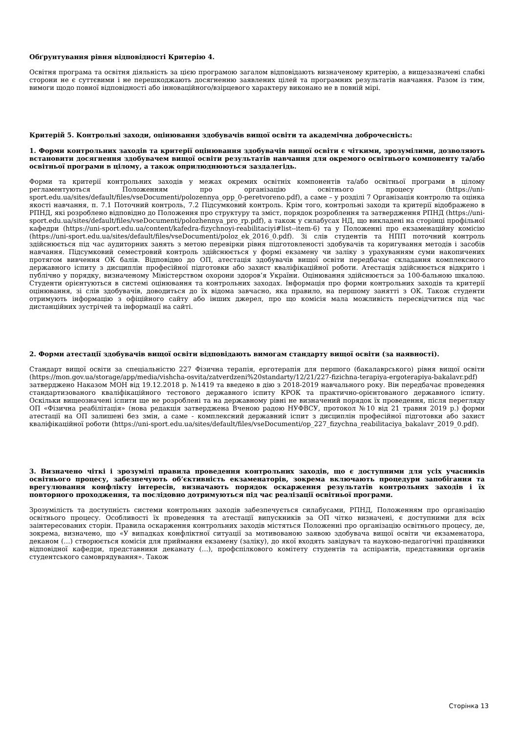Обґрунтування рівня відповідності Критерію 4.
Освітня програма та освітня діяльність за цією програмою загалом відповідають визначеному критерію, а вищезазначені слабкі сторони не є суттєвими і не перешкоджають досягненню заявлених цілей та програмних результатів навчання. Разом із тим, вимоги щодо повної відповідності або інноваційного/взірцевого характеру виконано не в повній мірі.
Критерій 5. Контрольні заходи, оцінювання здобувачів вищої освіти та академічна доброчесність:
1. Форми контрольних заходів та критерії оцінювання здобувачів вищої освіти є чіткими, зрозумілими, дозволяють встановити досягнення здобувачем вищої освіти результатів навчання для окремого освітнього компоненту та/або освітньої програми в цілому, а також оприлюднюються заздалегідь.
Форми та критерії контрольних заходів у межах окремих освітніх компонентів та/або освітньої програми в цілому регламентуються Положенням про організацію освітнього процесу (https://uni-sport.edu.ua/sites/default/files/vseDocumenti/polozennya_opp_0-peretvoreno.pdf), а саме – у розділі 7 Організація контролю та оцінка якості навчання, п. 7.1 Поточний контроль, 7.2 Підсумковий контроль. Крім того, контрольні заходи та критерії відображено в РПНД, які розроблено відповідно до Положення про структуру та зміст, порядок розроблення та затвердження РПНД (https://uni-sport.edu.ua/sites/default/files/vseDocumenti/polozhennya_pro_rp.pdf), а також у силабусах НД, що викладені на сторінці профільної кафедри (https://uni-sport.edu.ua/content/kafedra-fizychnoyi-reabilitaciyi#list--item-6) та у Положенні про екзаменаційну комісію (https://uni-sport.edu.ua/sites/default/files/vseDocumenti/poloz_ek_2016_0.pdf). Зі слів студентів та НПП поточний контроль здійснюється під час аудиторних занять з метою перевірки рівня підготовленості здобувачів та коригування методів і засобів навчання. Підсумковий семестровий контроль здійснюється у формі екзамену чи заліку з урахуванням суми накопичених протягом вивчення ОК балів. Відповідно до ОП, атестація здобувачів вищої освіти передбачає складання комплексного державного іспиту з дисциплін професійної підготовки або захист кваліфікаційної роботи. Атестація здійснюється відкрито і публічно у порядку, визначеному Міністерством охорони здоров’я України. Оцінювання здійснюється за 100-бальною шкалою. Студенти орієнтуються в системі оцінювання та контрольних заходах. Інформація про форми контрольних заходів та критерії оцінювання, зі слів здобувачів, доводиться до їх відома завчасно, яка правило, на першому занятті з ОК. Також студенти отримують інформацію з офіційного сайту або інших джерел, про що комісія мала можливість пересвідчитися під час дистанційних зустрічей та інформації на сайті.
2. Форми атестації здобувачів вищої освіти відповідають вимогам стандарту вищої освіти (за наявності).
Стандарт вищої освіти за спеціальністю 227 Фізична терапія, ерготерапія для першого (бакалаврського) рівня вищої освіти (https://mon.gov.ua/storage/app/media/vishcha-osvita/zatverdzeni%20standarty/12/21/227-fizichna-terapiya-ergoterapiya-bakalavr.pdf) затверджено Наказом МОН від 19.12.2018 р. №1419 та введено в дію з 2018-2019 навчального року. Він передбачає проведення стандартизованого кваліфікаційного тестового державного іспиту КРОК та практично-орієнтованого державного іспиту. Оскільки вищеозначені іспити ще не розроблені та на державному рівні не визначений порядок їх проведення, після перегляду ОП «Фізична реабілітація» (нова редакція затверджена Вченою радою НУФВСУ, протокол №10 від 21 травня 2019 р.) форми атестації на ОП залишені без змін, а саме - комплексний державний іспит з дисциплін професійної підготовки або захист кваліфікаційної роботи (https://uni-sport.edu.ua/sites/default/files/vseDocumenti/op_227_fizychna_reabilitaciya_bakalavr_2019_0.pdf).
3. Визначено чіткі і зрозумілі правила проведення контрольних заходів, що є доступними для усіх учасників освітнього процесу, забезпечують об’єктивність екзаменаторів, зокрема включають процедури запобігання та врегулювання конфлікту інтересів, визначають порядок оскарження результатів контрольних заходів і їх повторного проходження, та послідовно дотримуються під час реалізації освітньої програми.
Зрозумілість та доступність системи контрольних заходів забезпечується силабусами, РПНД, Положенням про організацію освітнього процесу. Особливості їх проведення та атестації випускників за ОП чітко визначені, є доступними для всіх заінтересованих сторін. Правила оскарження контрольних заходів містяться Положенні про організацію освітнього процесу, де, зокрема, визначено, що «У випадках конфліктної ситуації за мотивованою заявою здобувача вищої освіти чи екзаменатора, деканом (…) створюється комісія для приймання екзамену (заліку), до якої входять завідувач та науково-педагогічні працівники відповідної кафедри, представники деканату (…), профспілкового комітету студентів та аспірантів, представники органів студентського самоврядування». Також
Сторінка 13